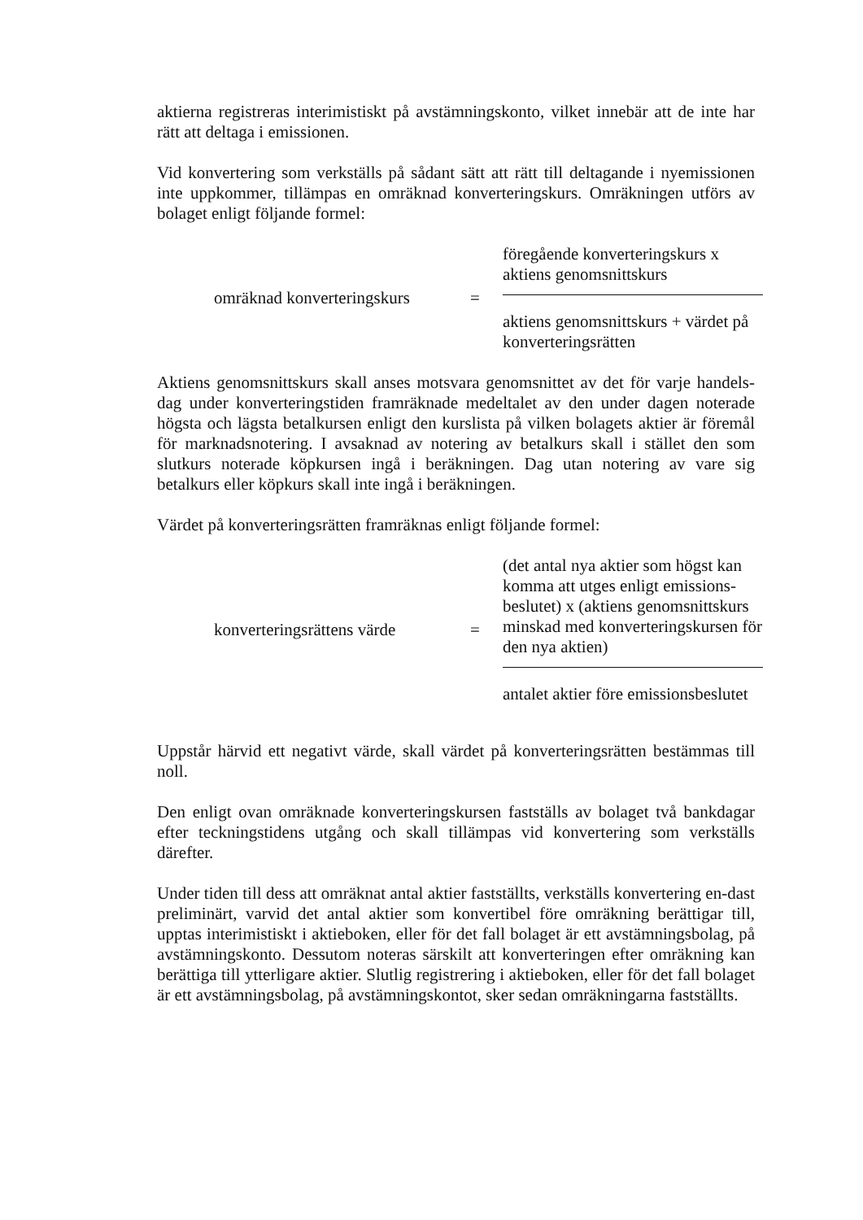aktierna registreras interimistiskt på avstämningskonto, vilket innebär att de inte har rätt att deltaga i emissionen.
Vid konvertering som verkställs på sådant sätt att rätt till deltagande i nyemissionen inte uppkommer, tillämpas en omräknad konverteringskurs. Omräkningen utförs av bolaget enligt följande formel:
omräknad konverteringskurs
=
föregående konverteringskurs x
aktiens genomsnittskurs
aktiens genomsnittskurs + värdet på konverteringsrätten
Aktiens genomsnittskurs skall anses motsvara genomsnittet av det för varje handels-dag under konverteringstiden framräknade medeltalet av den under dagen noterade högsta och lägsta betalkursen enligt den kurslista på vilken bolagets aktier är föremål för marknadsnotering. I avsaknad av notering av betalkurs skall i stället den som slutkurs noterade köpkursen ingå i beräkningen. Dag utan notering av vare sig betalkurs eller köpkurs skall inte ingå i beräkningen.
Värdet på konverteringsrätten framräknas enligt följande formel:
konverteringsrättens värde
=
(det antal nya aktier som högst kan komma att utges enligt emissions-beslutet) x (aktiens genomsnittskurs minskad med konverteringskursen för den nya aktien)
antalet aktier före emissionsbeslutet
Uppstår härvid ett negativt värde, skall värdet på konverteringsrätten bestämmas till noll.
Den enligt ovan omräknade konverteringskursen fastställs av bolaget två bankdagar efter teckningstidens utgång och skall tillämpas vid konvertering som verkställs därefter.
Under tiden till dess att omräknat antal aktier fastställts, verkställs konvertering en-dast preliminärt, varvid det antal aktier som konvertibel före omräkning berättigar till, upptas interimistiskt i aktieboken, eller för det fall bolaget är ett avstämningsbolag, på avstämningskonto. Dessutom noteras särskilt att konverteringen efter omräkning kan berättiga till ytterligare aktier. Slutlig registrering i aktieboken, eller för det fall bolaget är ett avstämningsbolag, på avstämningskontot, sker sedan omräkningarna fastställts.